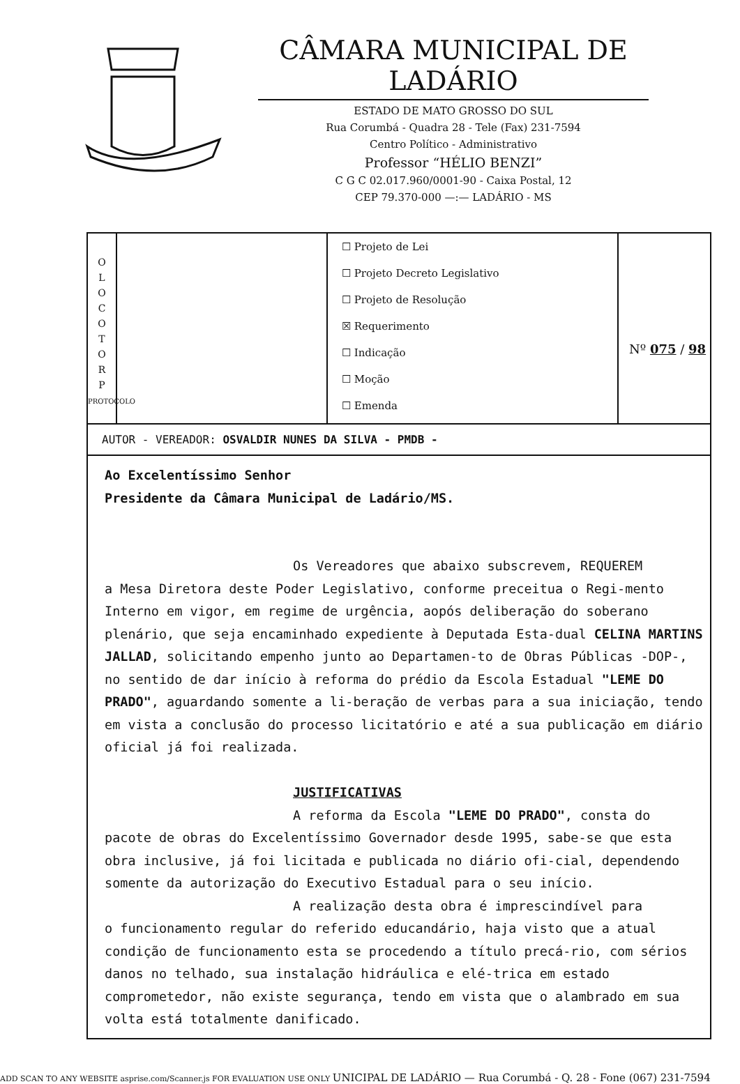CÂMARA MUNICIPAL DE LADÁRIO
ESTADO DE MATO GROSSO DO SUL
Rua Corumbá - Quadra 28 - Tele (Fax) 231-7594
Centro Político - Administrativo
Professor “HÉLIO BENZI”
C G C 02.017.960/0001-90 - Caixa Postal, 12
CEP 79.370-000 —:— LADÁRIO - MS
O
L
O
C
O
T
O
R
P
PROTOCOLO
☐ Projeto de Lei
☐ Projeto Decreto Legislativo
☐ Projeto de Resolução
☒ Requerimento
☐ Indicação
☐ Moção
☐ Emenda
Nº 075 / 98
AUTOR - VEREADOR: OSVALDIR NUNES DA SILVA - PMDB -
Ao Excelentíssimo Senhor
Presidente da Câmara Municipal de Ladário/MS.
Os Vereadores que abaixo subscrevem, REQUEREM
a Mesa Diretora deste Poder Legislativo, conforme preceitua o Regi-mento Interno em vigor, em regime de urgência, aopós deliberação do soberano plenário, que seja encaminhado expediente à Deputada Esta-dual CELINA MARTINS JALLAD, solicitando empenho junto ao Departamen-to de Obras Públicas -DOP-, no sentido de dar início à reforma do prédio da Escola Estadual "LEME DO PRADO", aguardando somente a li-beração de verbas para a sua iniciação, tendo em vista a conclusão do processo licitatório e até a sua publicação em diário oficial já foi realizada.
JUSTIFICATIVAS
A reforma da Escola "LEME DO PRADO", consta do
pacote de obras do Excelentíssimo Governador desde 1995, sabe-se que esta obra inclusive, já foi licitada e publicada no diário ofi-cial, dependendo somente da autorização do Executivo Estadual para o seu início.
A realização desta obra é imprescindível para
o funcionamento regular do referido educandário, haja visto que a atual condição de funcionamento esta se procedendo a título precá-rio, com sérios danos no telhado, sua instalação hidráulica e elé-trica em estado comprometedor, não existe segurança, tendo em vista que o alambrado em sua volta está totalmente danificado.
ADD SCAN TO ANY WEBSITE asprise.com/Scanner.js FOR EVALUATION USE ONLY UNICIPAL DE LADÁRIO — Rua Corumbá - Q. 28 - Fone (067) 231-7594